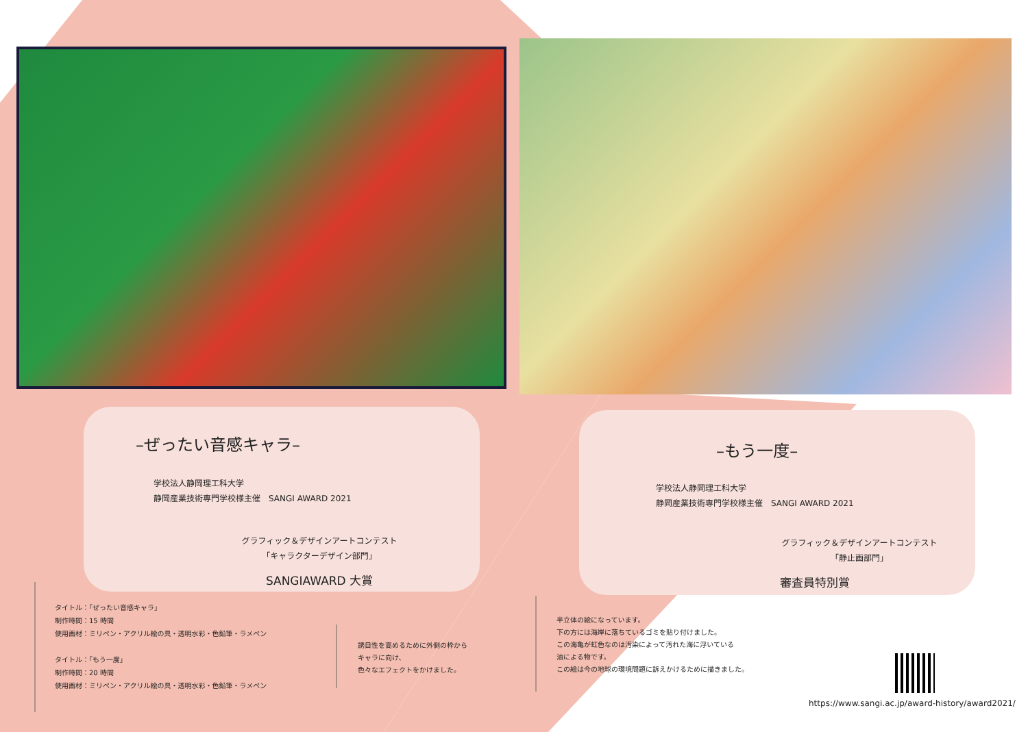–ぜったい音感キャラ–
学校法人静岡理工科大学
静岡産業技術専門学校様主催　SANGI AWARD 2021
グラフィック＆デザインアートコンテスト
「キャラクターデザイン部門」
SANGIAWARD 大賞
–もう一度–
学校法人静岡理工科大学
静岡産業技術専門学校様主催　SANGI AWARD 2021
グラフィック＆デザインアートコンテスト
「静止画部門」
審査員特別賞
タイトル：「ぜったい音感キャラ」
制作時間：15 時間
使用画材：ミリペン・アクリル絵の具・透明水彩・色鉛筆・ラメペン
タイトル：「もう一度」
制作時間：20 時間
使用画材：ミリペン・アクリル絵の具・透明水彩・色鉛筆・ラメペン
誘目性を高めるために外側の枠から
キャラに向け、
色々なエフェクトをかけました。
半立体の絵になっています。
下の方には海岸に落ちているゴミを貼り付けました。
この海亀が虹色なのは汚染によって汚れた海に浮いている
油による物です。
この絵は今の地球の環境問題に訴えかけるために描きました。
https://www.sangi.ac.jp/award-history/award2021/